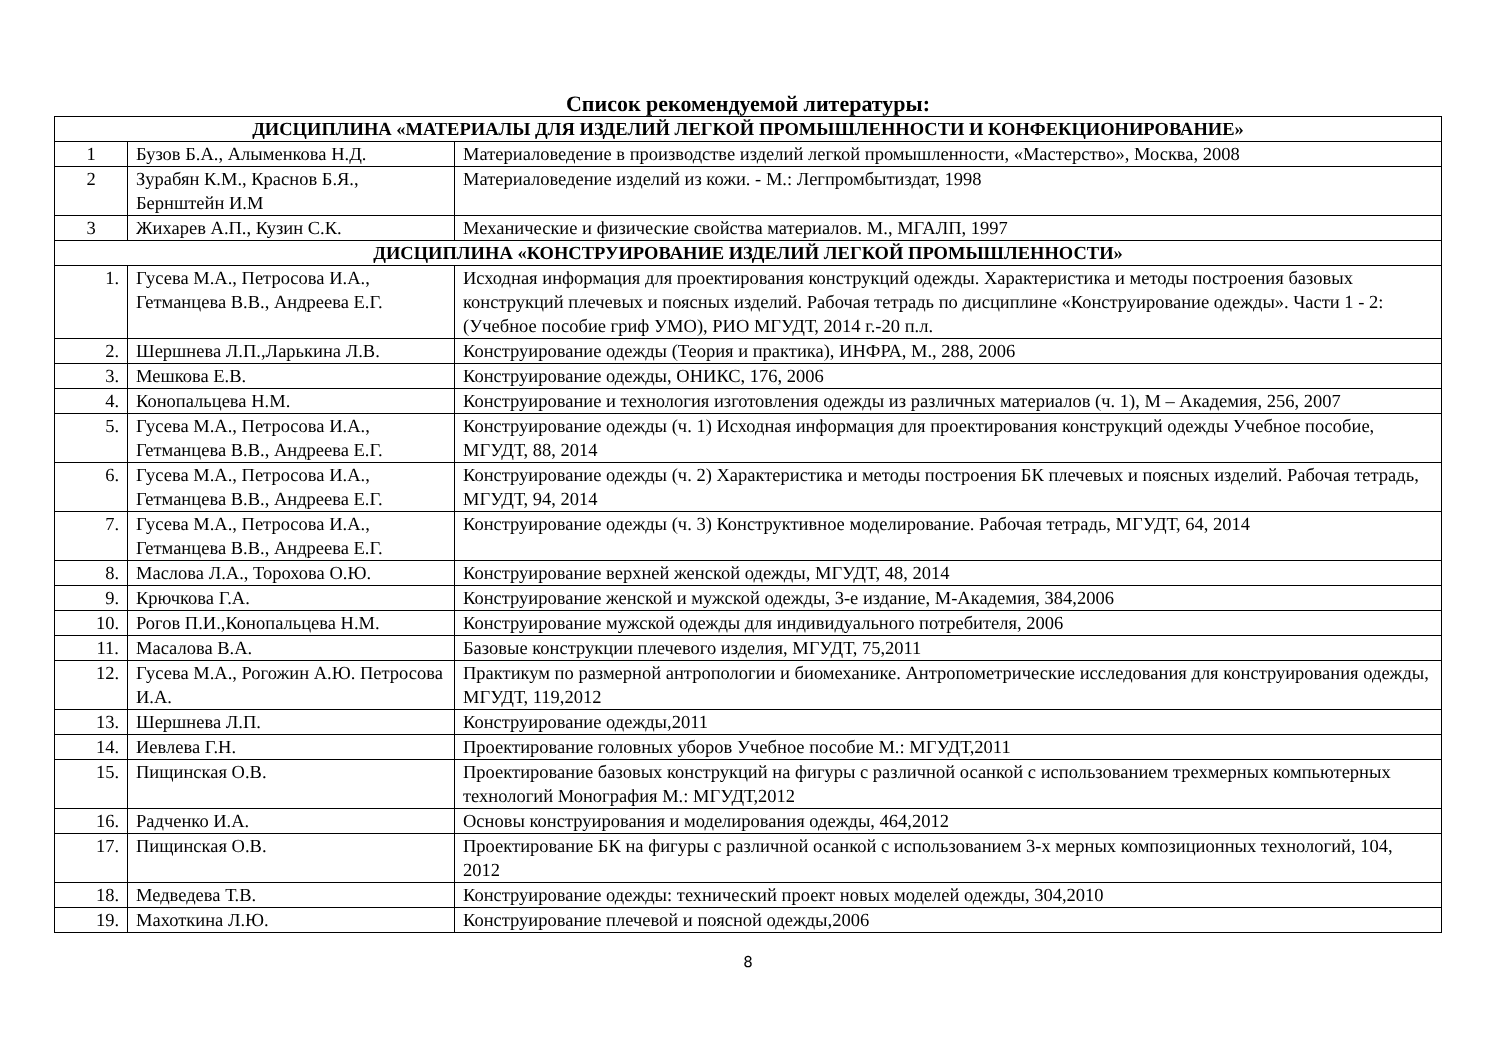Список рекомендуемой литературы:
| ДИСЦИПЛИНА «МАТЕРИАЛЫ ДЛЯ ИЗДЕЛИЙ ЛЕГКОЙ ПРОМЫШЛЕННОСТИ И КОНФЕКЦИОНИРОВАНИЕ» | | |
| --- | --- | --- |
| 1 | Бузов Б.А., Алыменкова Н.Д. | Материаловедение в производстве изделий легкой промышленности, «Мастерство», Москва, 2008 |
| 2 | Зурабян К.М., Краснов Б.Я., Бернштейн И.М | Материаловедение изделий из кожи. - М.: Легпромбытиздат, 1998 |
| 3 | Жихарев А.П., Кузин С.К. | Механические и физические свойства материалов. М., МГАЛП, 1997 |
| ДИСЦИПЛИНА «КОНСТРУИРОВАНИЕ ИЗДЕЛИЙ ЛЕГКОЙ ПРОМЫШЛЕННОСТИ» | | |
| 1. | Гусева М.А., Петросова И.А., Гетманцева В.В., Андреева Е.Г. | Исходная информация для проектирования конструкций одежды. Характеристика и методы построения базовых конструкций плечевых и поясных изделий. Рабочая тетрадь по дисциплине «Конструирование одежды». Части 1 - 2: (Учебное пособие гриф УМО), РИО МГУДТ, 2014 г.-20 п.л. |
| 2. | Шершнева Л.П.,Ларькина Л.В. | Конструирование одежды (Теория и практика), ИНФРА, М., 288, 2006 |
| 3. | Мешкова Е.В. | Конструирование одежды, ОНИКС, 176, 2006 |
| 4. | Конопальцева Н.М. | Конструирование и технология изготовления одежды из различных материалов (ч. 1), М – Академия, 256, 2007 |
| 5. | Гусева М.А., Петросова И.А., Гетманцева В.В., Андреева Е.Г. | Конструирование одежды (ч. 1) Исходная информация для проектирования конструкций одежды Учебное пособие, МГУДТ, 88, 2014 |
| 6. | Гусева М.А., Петросова И.А., Гетманцева В.В., Андреева Е.Г. | Конструирование одежды (ч. 2) Характеристика и методы построения БК плечевых и поясных изделий. Рабочая тетрадь, МГУДТ, 94, 2014 |
| 7. | Гусева М.А., Петросова И.А., Гетманцева В.В., Андреева Е.Г. | Конструирование одежды (ч. 3) Конструктивное моделирование. Рабочая тетрадь, МГУДТ, 64, 2014 |
| 8. | Маслова Л.А., Торохова О.Ю. | Конструирование верхней женской одежды, МГУДТ, 48, 2014 |
| 9. | Крючкова Г.А. | Конструирование женской и мужской одежды, 3-е издание, М-Академия, 384,2006 |
| 10. | Рогов П.И.,Конопальцева Н.М. | Конструирование мужской одежды для индивидуального потребителя, 2006 |
| 11. | Масалова В.А. | Базовые конструкции плечевого изделия, МГУДТ, 75,2011 |
| 12. | Гусева М.А., Рогожин А.Ю. Петросова И.А. | Практикум по размерной антропологии и биомеханике. Антропометрические исследования для конструирования одежды, МГУДТ, 119,2012 |
| 13. | Шершнева Л.П. | Конструирование одежды,2011 |
| 14. | Иевлева Г.Н. | Проектирование головных уборов Учебное пособие М.: МГУДТ,2011 |
| 15. | Пищинская О.В. | Проектирование базовых конструкций на фигуры с различной осанкой с использованием трехмерных компьютерных технологий Монография М.: МГУДТ,2012 |
| 16. | Радченко И.А. | Основы конструирования и моделирования одежды, 464,2012 |
| 17. | Пищинская О.В. | Проектирование БК на фигуры с различной осанкой с использованием 3-х мерных композиционных технологий, 104, 2012 |
| 18. | Медведева Т.В. | Конструирование одежды: технический проект новых моделей одежды, 304,2010 |
| 19. | Махоткина Л.Ю. | Конструирование плечевой и поясной одежды,2006 |
8